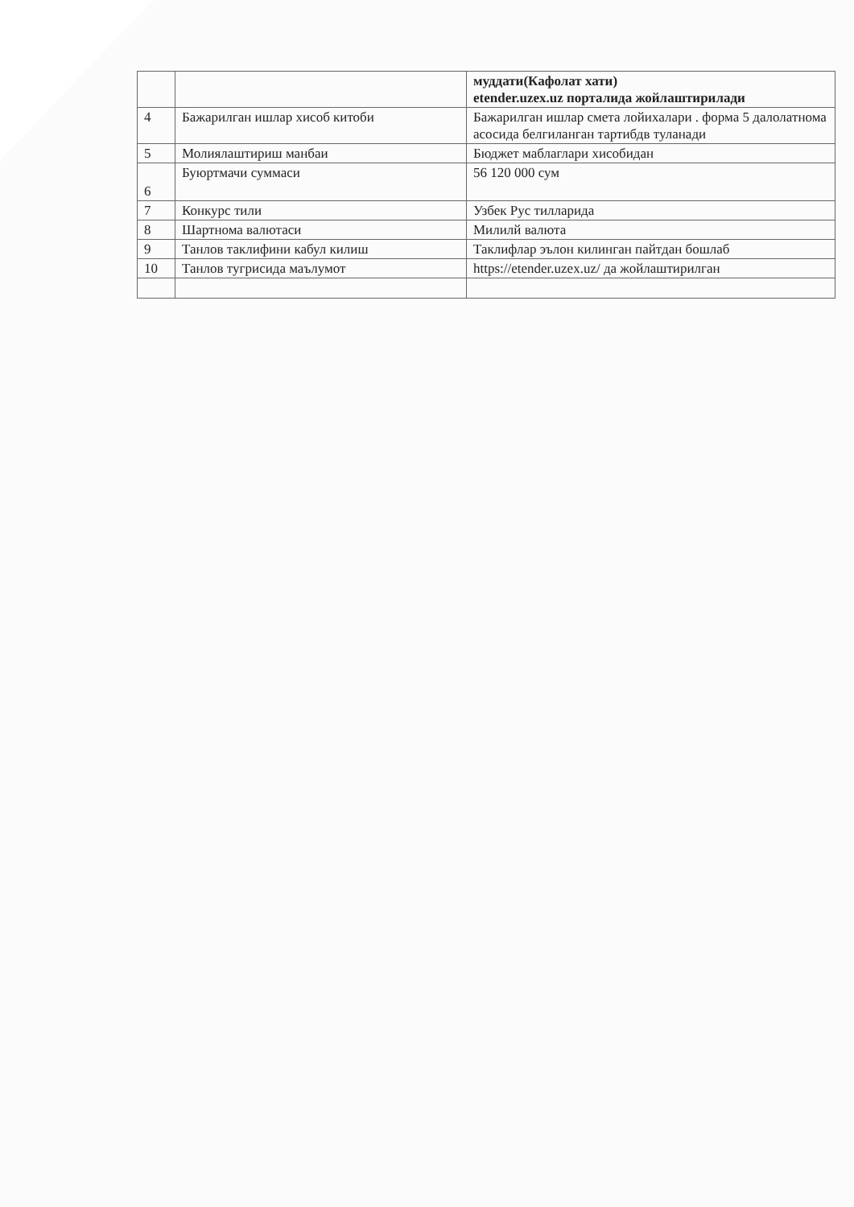| | | муддати(Кафолат хати) etender.uzex.uz порталида жойлаштирилади |
| 4 | Бажарилган ишлар хисоб китоби | Бажарилган ишлар смета лойихалари . форма 5 далолатнома асосида белгиланган тартибдв туланади |
| 5 | Молиялаштириш манбаи | Бюджет маблаглари хисобидан |
| 6 | Буюртмачи суммаси | 56 120 000 сум |
| 7 | Конкурс тили | Узбек Рус тилларида |
| 8 | Шартнома валютаси | Милилй валюта |
| 9 | Танлов таклифини кабул килиш | Таклифлар эълон килинган пайтдан бошлаб |
| 10 | Танлов тугрисида маълумот | https://etender.uzex.uz/ да жойлаштирилган |